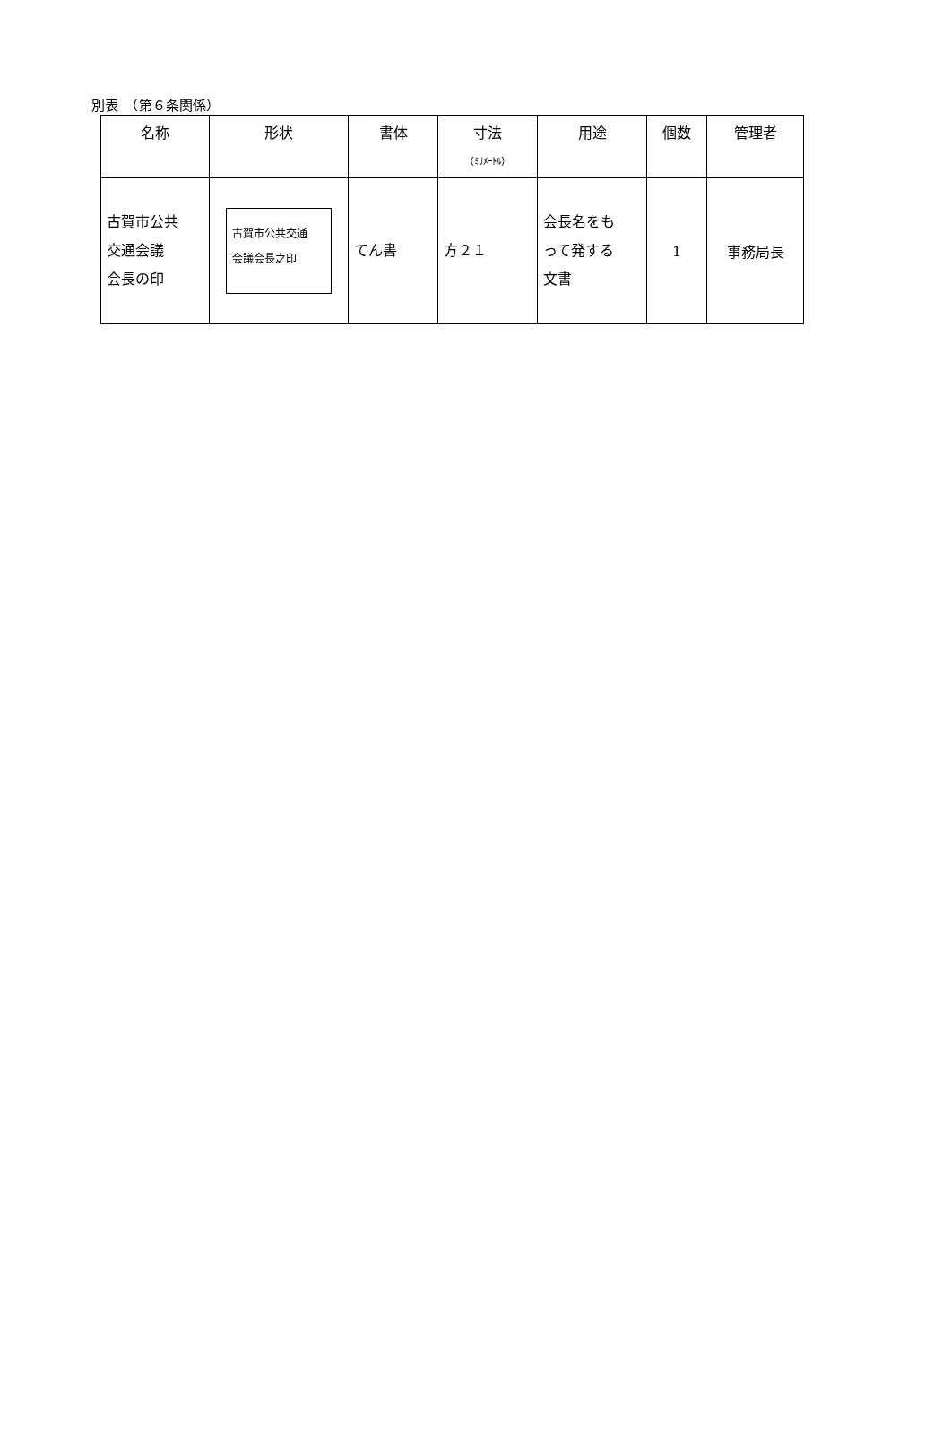別表　（第６条関係）
| 名称 | 形状 | 書体 | 寸法 （ﾐﾘﾒｰﾄﾙ） | 用途 | 個数 | 管理者 |
| --- | --- | --- | --- | --- | --- | --- |
| 古賀市公共 交通会議 会長の印 | 古賀市公共交通 会議会長之印 | てん書 | 方２１ | 会長名をも って発する 文書 | 1 | 事務局長 |